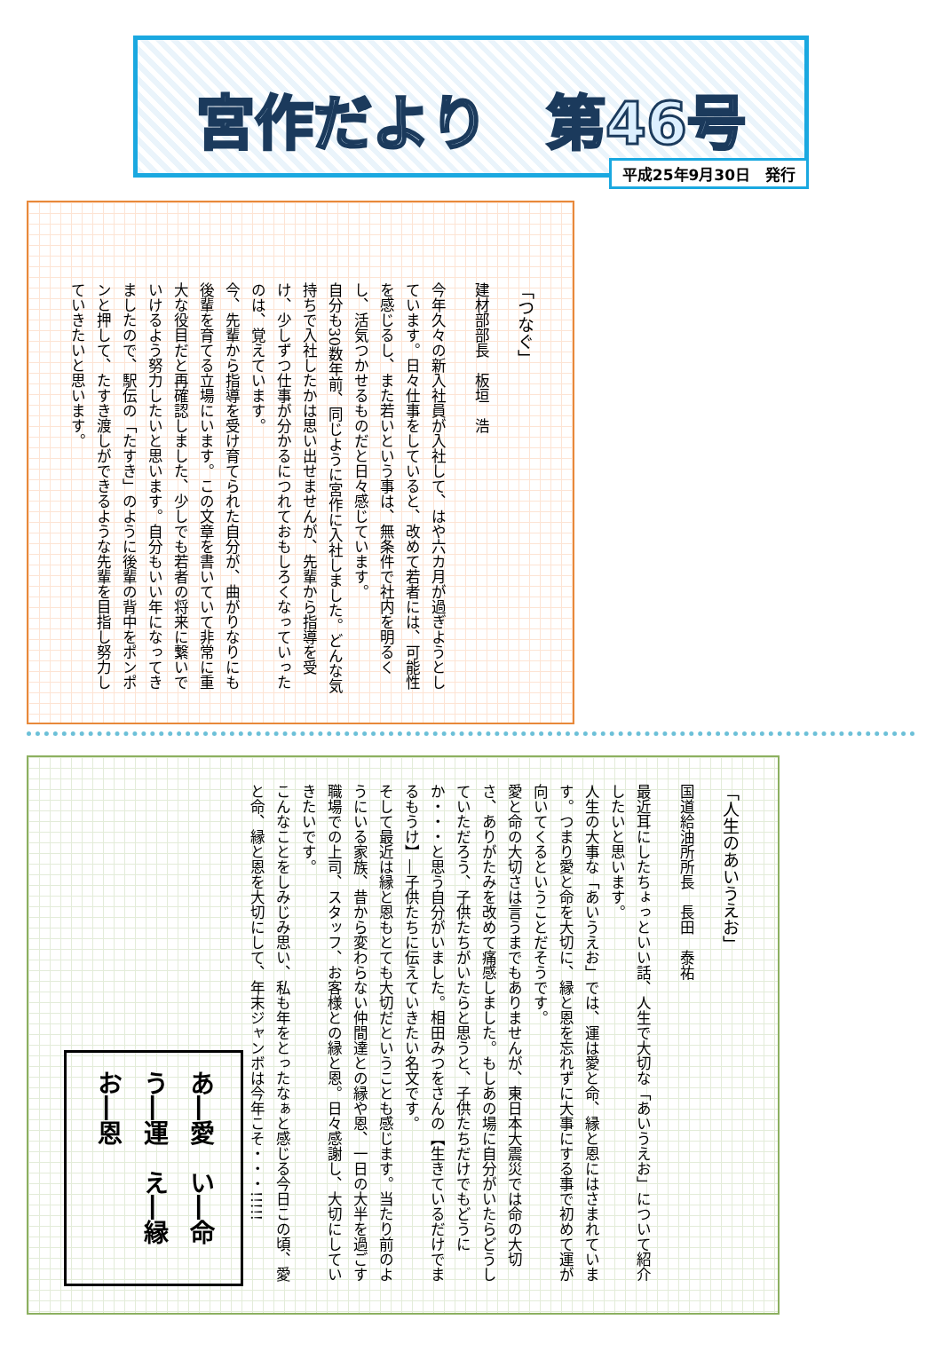宮作だより　第46号
平成25年9月30日　発行
「つなぐ」
建材部部長　板垣　浩
今年久々の新入社員が入社して、はや六カ月が過ぎようとしています。日々仕事をしていると、改めて若者には、可能性を感じるし、また若いという事は、無条件で社内を明るくし、活気つかせるものだと日々感じています。
自分も30数年前、同じように宮作に入社しました。どんな気持ちで入社したかは思い出せませんが、先輩から指導を受け、少しずつ仕事が分かるにつれておもしろくなっていったのは、覚えています。
今、先輩から指導を受け育てられた自分が、曲がりなりにも後輩を育てる立場にいます。この文章を書いていて非常に重大な役目だと再確認しました、少しでも若者の将来に繋いでいけるよう努力したいと思います。自分もいい年になってきましたので、駅伝の「たすき」のように後輩の背中をポンポンと押して、たすき渡しができるような先輩を目指し努力していきたいと思います。
「人生のあいうえお」
国道給油所所長　長田　泰祐
最近耳にしたちょっといい話、人生で大切な「あいうえお」について紹介したいと思います。
人生の大事な「あいうえお」では、運は愛と命、縁と恩にはさまれています。つまり愛と命を大切に、縁と恩を忘れずに大事にする事で初めて運が向いてくるということだそうです。
愛と命の大切さは言うまでもありませんが、東日本大震災では命の大切さ、ありがたみを改めて痛感しました。もしあの場に自分がいたらどうしていただろう、子供たちがいたらと思うと、子供たちだけでもどうにか・・・と思う自分がいました。相田みつをさんの【生きているだけでまるもうけ】―子供たちに伝えていきたい名文です。
そして最近は縁と恩もとても大切だということも感じます。当たり前のようにいる家族、昔から変わらない仲間達との縁や恩、一日の大半を過ごす職場での上司、スタッフ、お客様との縁と恩。日々感謝し、大切にしていきたいです。
こんなことをしみじみ思い、私も年をとったなぁと感じる今日この頃、愛と命、縁と恩を大切にして、年末ジャンボは今年こそ・・・!!!!!
あ―愛　い―命　う―運　え―縁　お―恩